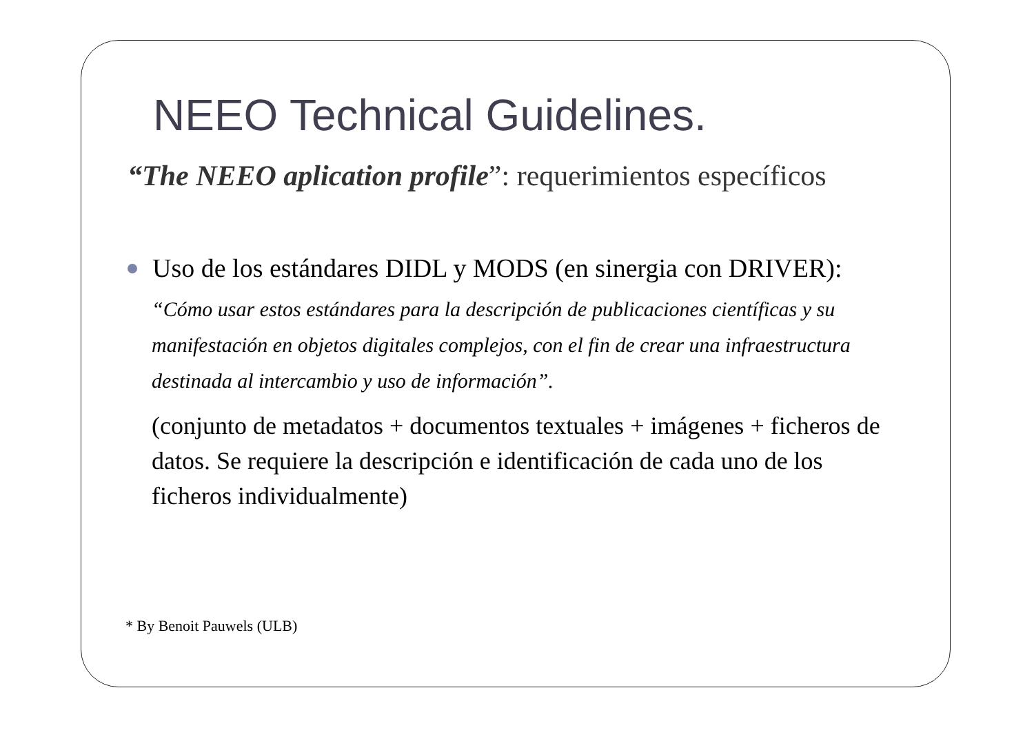NEEO Technical Guidelines.
“The NEEO aplication profile”: requerimientos específicos
Uso de los estándares DIDL y MODS (en sinergia con DRIVER):
“Cómo usar estos estándares para la descripción de publicaciones científicas y su manifestación en objetos digitales complejos, con el fin de crear una infraestructura destinada al intercambio y uso de información”.
(conjunto de metadatos + documentos textuales + imágenes + ficheros de datos. Se requiere la descripción e identificación de cada uno de los ficheros individualmente)
* By Benoit Pauwels (ULB)